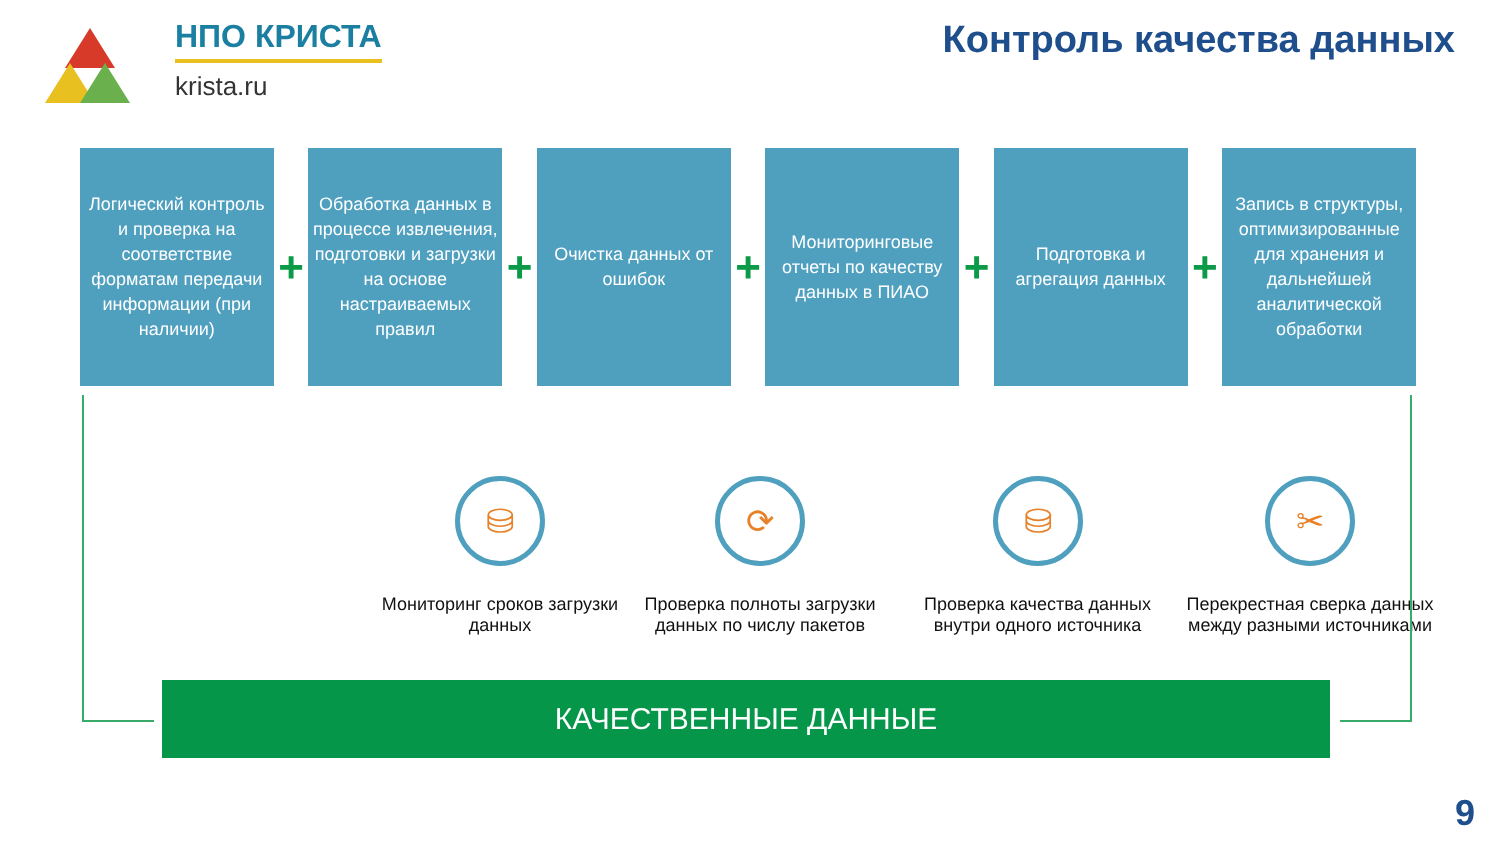НПО КРИСТА
krista.ru
Контроль качества данных
Логический контроль и проверка на соответствие форматам передачи информации (при наличии)
+
Обработка данных в процессе извлечения, подготовки и загрузки на основе настраиваемых правил
+
Очистка данных от ошибок
+
Мониторинговые отчеты по качеству данных в ПИАО
+
Подготовка и агрегация данных
+
Запись в структуры, оптимизированные для хранения и дальнейшей аналитической обработки
⛁
Мониторинг сроков загрузки данных
⟳
Проверка полноты загрузки данных по числу пакетов
⛁
Проверка качества данных внутри одного источника
✂
Перекрестная сверка данных между разными источниками
КАЧЕСТВЕННЫЕ ДАННЫЕ
9